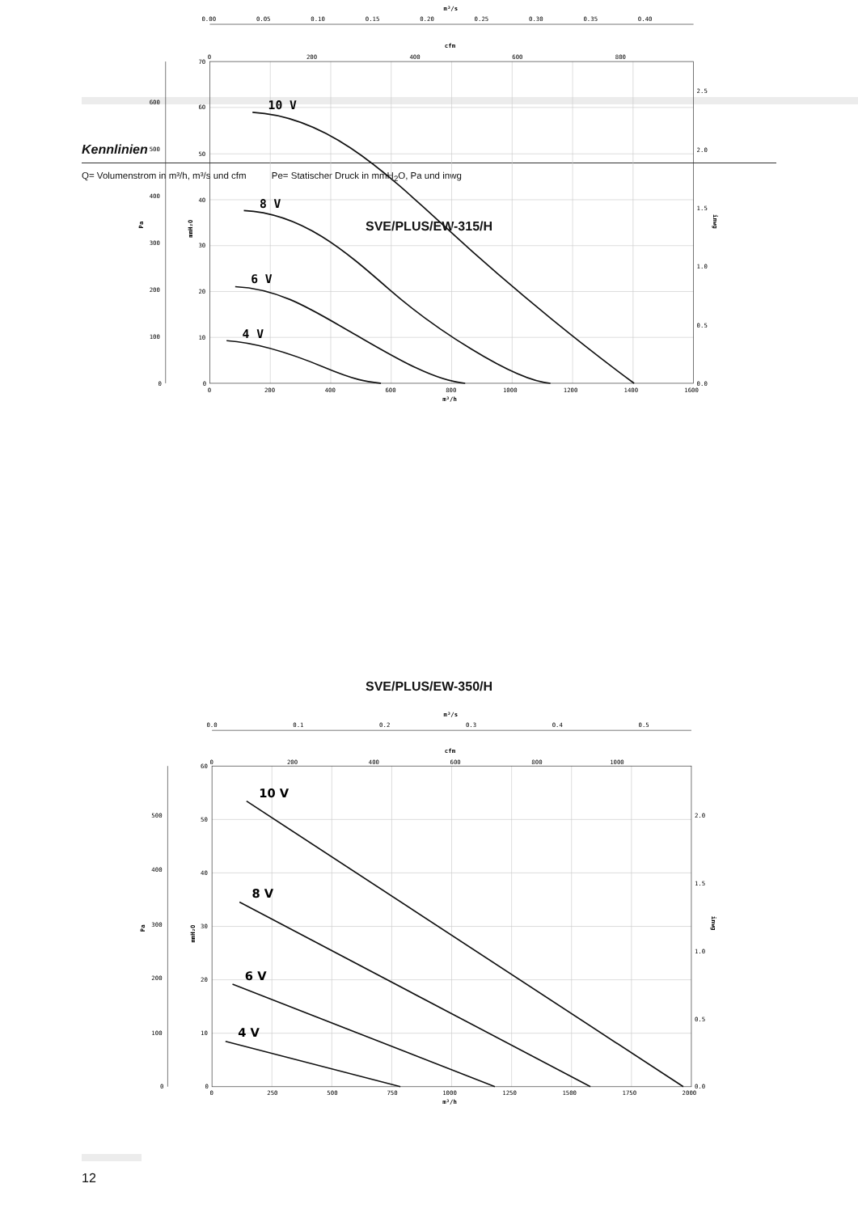Kennlinien
Q= Volumenstrom in m³/h, m³/s und cfm Pe= Statischer Druck in mmH<sub>2</sub>O, Pa und inwg
SVE/PLUS/EW-315/H
10 V
8 V
6 V
4 V
m³/s
0.00
0.05
0.10
0.15
0.20
0.25
0.30
0.35
0.40
cfm
0
200
400
600
800
70
60
50
40
30
20
10
0
600
500
400
300
200
100
0
2.5
2.0
1.5
1.0
0.5
0.0
0
200
400
600
800
1000
1200
1400
1600
m³/h
Pa
mmH₂O
inwg
SVE/PLUS/EW-350/H
10 V
8 V
6 V
4 V
m³/s
0.0
0.1
0.2
0.3
0.4
0.5
cfm
0
200
400
600
800
1000
60
50
40
30
20
10
0
500
400
300
200
100
0
2.0
1.5
1.0
0.5
0.0
0
250
500
750
1000
1250
1500
1750
2000
m³/h
Pa
mmH₂O
inwg
12